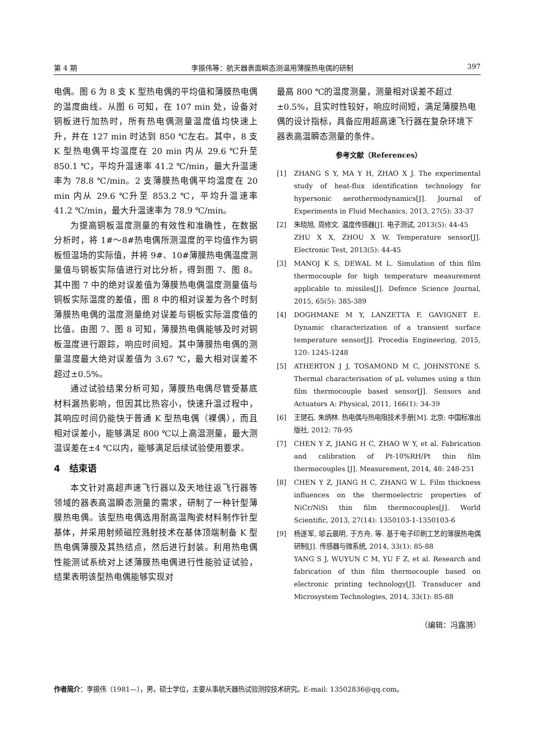第 4 期 李振伟等：航天器表面瞬态测温用薄膜热电偶的研制 397
电偶。图 6 为 8 支 K 型热电偶的平均值和薄膜热电偶的温度曲线。从图 6 可知，在 107 min 处，设备对铜板进行加热时，所有热电偶测量温度值均快速上升，并在 127 min 时达到 850 ℃左右。其中，8 支 K 型热电偶平均温度在 20 min 内从 29.6 ℃升至 850.1 ℃，平均升温速率 41.2 ℃/min，最大升温速率为 78.8 ℃/min。2 支薄膜热电偶平均温度在 20 min 内从 29.6 ℃升至 853.2 ℃，平均升温速率 41.2 ℃/min，最大升温速率为 78.9 ℃/min。
为提高铜板温度测量的有效性和准确性，在数据分析时，将 1#～8#热电偶所测温度的平均值作为铜板恒温场的实际值，并将 9#、10#薄膜热电偶温度测量值与铜板实际值进行对比分析，得到图 7、图 8。其中图 7 中的绝对误差值为薄膜热电偶温度测量值与铜板实际温度的差值，图 8 中的相对误差为各个时刻薄膜热电偶的温度测量绝对误差与铜板实际温度值的比值。由图 7、图 8 可知，薄膜热电偶能够及时对铜板温度进行跟踪，响应时间短。其中薄膜热电偶的测量温度最大绝对误差值为 3.67 ℃，最大相对误差不超过±0.5%。
通过试验结果分析可知，薄膜热电偶尽管受基底材料漏热影响，但因其比热容小，快速升温过程中，其响应时间仍能快于普通 K 型热电偶（裸偶），而且相对误差小，能够满足 800 ℃以上高温测量，最大测温误差在±4 ℃以内，能够满足后续试验使用要求。
4　结束语
本文针对高超声速飞行器以及天地往返飞行器等领域的器表高温瞬态测量的需求，研制了一种针型薄膜热电偶。该型热电偶选用耐高温陶瓷材料制作针型基体，并采用射频磁控溅射技术在基体顶端制备 K 型热电偶薄膜及其热结点，然后进行封装。利用热电偶性能测试系统对上述薄膜热电偶进行性能验证试验，结果表明该型热电偶能够实现对
最高 800 ℃的温度测量，测量相对误差不超过±0.5%，且实时性较好，响应时间短，满足薄膜热电偶的设计指标，具备应用超高速飞行器在复杂环境下器表高温瞬态测量的条件。
参考文献（References）
[1] ZHANG S Y, MA Y H, ZHAO X J. The experimental study of heat-flux identification technology for hypersonic aerothermodynamics[J]. Journal of Experiments in Fluid Mechanics, 2013, 27(5): 33-37
[2] 朱晓旭, 周修文. 温度传感器[J]. 电子测试, 2013(5): 44-45
ZHU X X, ZHOU X W. Temperature sensor[J]. Electronic Test, 2013(5): 44-45
[3] MANOJ K S, DEWAL M L. Simulation of thin film thermocouple for high temperature measurement applicable to missiles[J]. Defence Science Journal, 2015, 65(5): 385-389
[4] DOGHMANE M Y, LANZETTA F, GAVIGNET E. Dynamic characterization of a transient surface temperature sensor[J]. Procedia Engineering, 2015, 120: 1245-1248
[5] ATHERTON J J, TOSAMOND M C, JOHNSTONE S. Thermal characterisation of μL volumes using a thin film thermocouple based sensor[J]. Sensors and Actuators A: Physical, 2011, 166(1): 34-39
[6] 王健石, 朱炳林. 热电偶与热电阻技术手册[M]. 北京: 中国标准出版社, 2012: 78-95
[7] CHEN Y Z, JIANG H C, ZHAO W Y, et al. Fabrication and calibration of Pt-10%RH/Pt thin film thermocouples [J]. Measurement, 2014, 48: 248-251
[8] CHEN Y Z, JIANG H C, ZHANG W L. Film thickness influences on the thermoelectric properties of NiCr/NiSi thin film thermocouples[J]. World Scientific, 2013, 27(14): 1350103-1-1350103-6
[9] 杨遂军, 邬云晨明, 于方舟, 等. 基于电子印刷工艺的薄膜热电偶研制[J]. 传感器与微系统, 2014, 33(1): 85-88
YANG S J, WUYUN C M, YU F Z, et al. Research and fabrication of thin film thermocouple based on electronic printing technology[J]. Transducer and Microsystem Technologies, 2014, 33(1): 85-88
（编辑：冯露漪）
作者简介：李振伟（1981—），男，硕士学位，主要从事航天器热试验测控技术研究。E-mail: 13502836@qq.com。